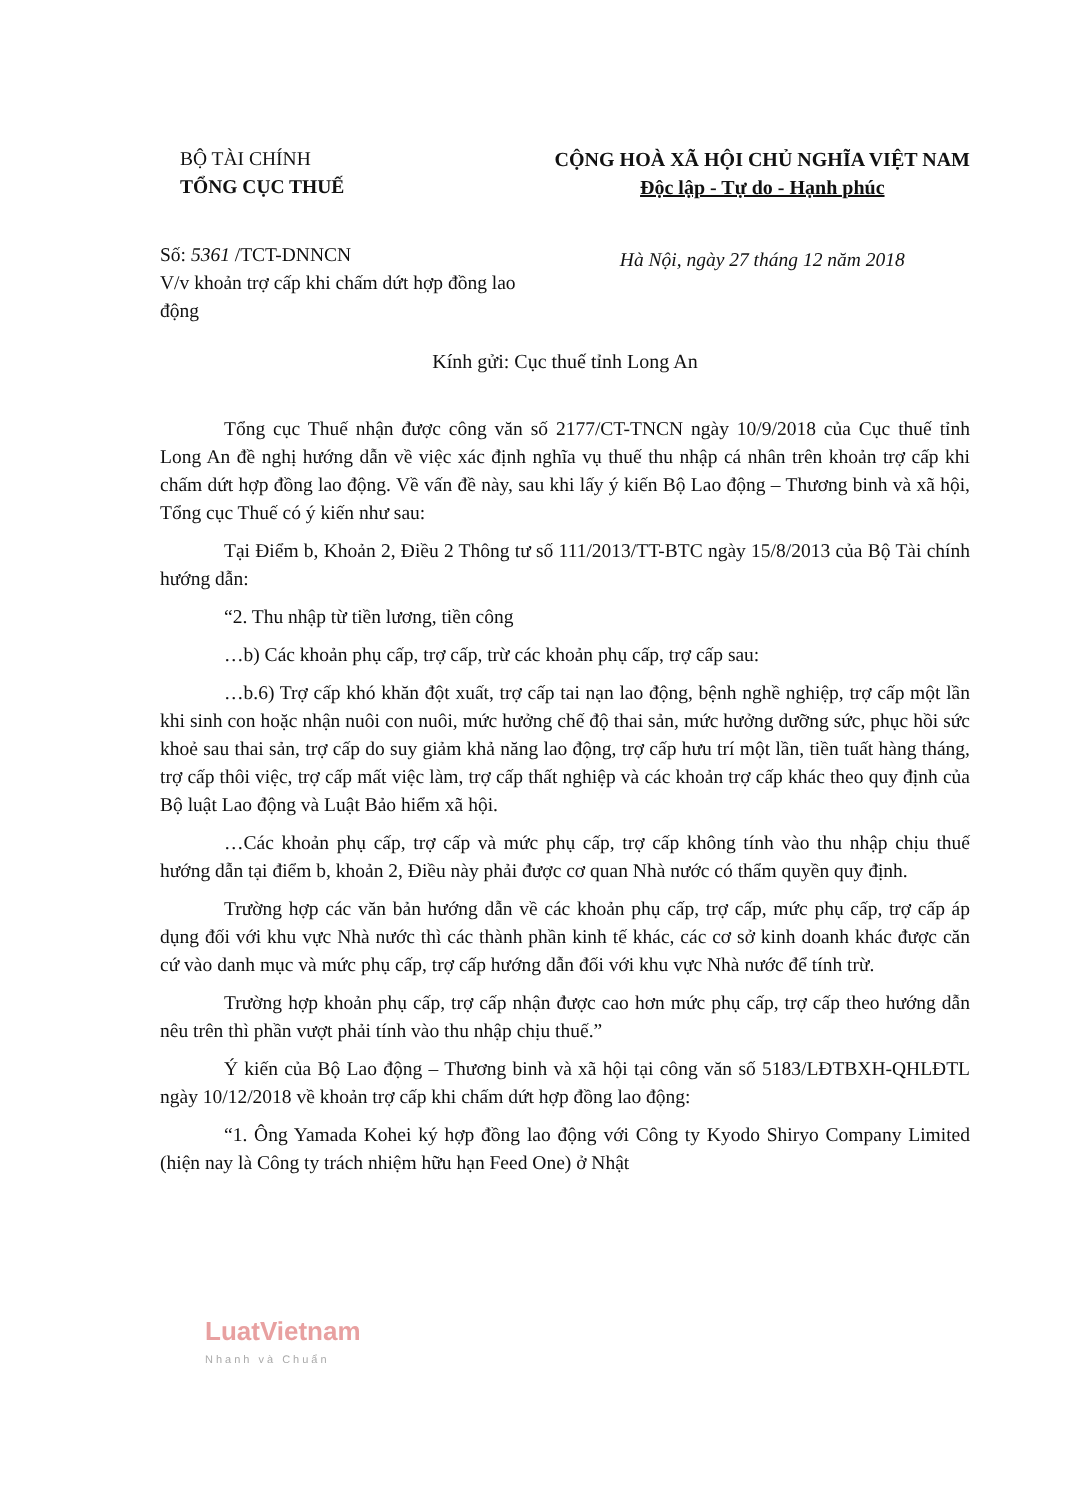BỘ TÀI CHÍNH
TỔNG CỤC THUẾ
Số: 5361 /TCT-DNNCN
V/v khoản trợ cấp khi chấm dứt hợp đồng lao động
CỘNG HOÀ XÃ HỘI CHỦ NGHĨA VIỆT NAM
Độc lập - Tự do - Hạnh phúc
Hà Nội, ngày 27 tháng 12 năm 2018
Kính gửi: Cục thuế tỉnh Long An
Tổng cục Thuế nhận được công văn số 2177/CT-TNCN ngày 10/9/2018 của Cục thuế tỉnh Long An đề nghị hướng dẫn về việc xác định nghĩa vụ thuế thu nhập cá nhân trên khoản trợ cấp khi chấm dứt hợp đồng lao động. Về vấn đề này, sau khi lấy ý kiến Bộ Lao động – Thương binh và xã hội, Tổng cục Thuế có ý kiến như sau:
Tại Điểm b, Khoản 2, Điều 2 Thông tư số 111/2013/TT-BTC ngày 15/8/2013 của Bộ Tài chính hướng dẫn:
“2. Thu nhập từ tiền lương, tiền công
…b) Các khoản phụ cấp, trợ cấp, trừ các khoản phụ cấp, trợ cấp sau:
…b.6) Trợ cấp khó khăn đột xuất, trợ cấp tai nạn lao động, bệnh nghề nghiệp, trợ cấp một lần khi sinh con hoặc nhận nuôi con nuôi, mức hưởng chế độ thai sản, mức hưởng dưỡng sức, phục hồi sức khoẻ sau thai sản, trợ cấp do suy giảm khả năng lao động, trợ cấp hưu trí một lần, tiền tuất hàng tháng, trợ cấp thôi việc, trợ cấp mất việc làm, trợ cấp thất nghiệp và các khoản trợ cấp khác theo quy định của Bộ luật Lao động và Luật Bảo hiểm xã hội.
…Các khoản phụ cấp, trợ cấp và mức phụ cấp, trợ cấp không tính vào thu nhập chịu thuế hướng dẫn tại điểm b, khoản 2, Điều này phải được cơ quan Nhà nước có thẩm quyền quy định.
Trường hợp các văn bản hướng dẫn về các khoản phụ cấp, trợ cấp, mức phụ cấp, trợ cấp áp dụng đối với khu vực Nhà nước thì các thành phần kinh tế khác, các cơ sở kinh doanh khác được căn cứ vào danh mục và mức phụ cấp, trợ cấp hướng dẫn đối với khu vực Nhà nước để tính trừ.
Trường hợp khoản phụ cấp, trợ cấp nhận được cao hơn mức phụ cấp, trợ cấp theo hướng dẫn nêu trên thì phần vượt phải tính vào thu nhập chịu thuế.”
Ý kiến của Bộ Lao động – Thương binh và xã hội tại công văn số 5183/LĐTBXH-QHLĐTL ngày 10/12/2018 về khoản trợ cấp khi chấm dứt hợp đồng lao động:
“1. Ông Yamada Kohei ký hợp đồng lao động với Công ty Kyodo Shiryo Company Limited (hiện nay là Công ty trách nhiệm hữu hạn Feed One) ở Nhật
LuatVietnam
Nhanh và Chuẩn